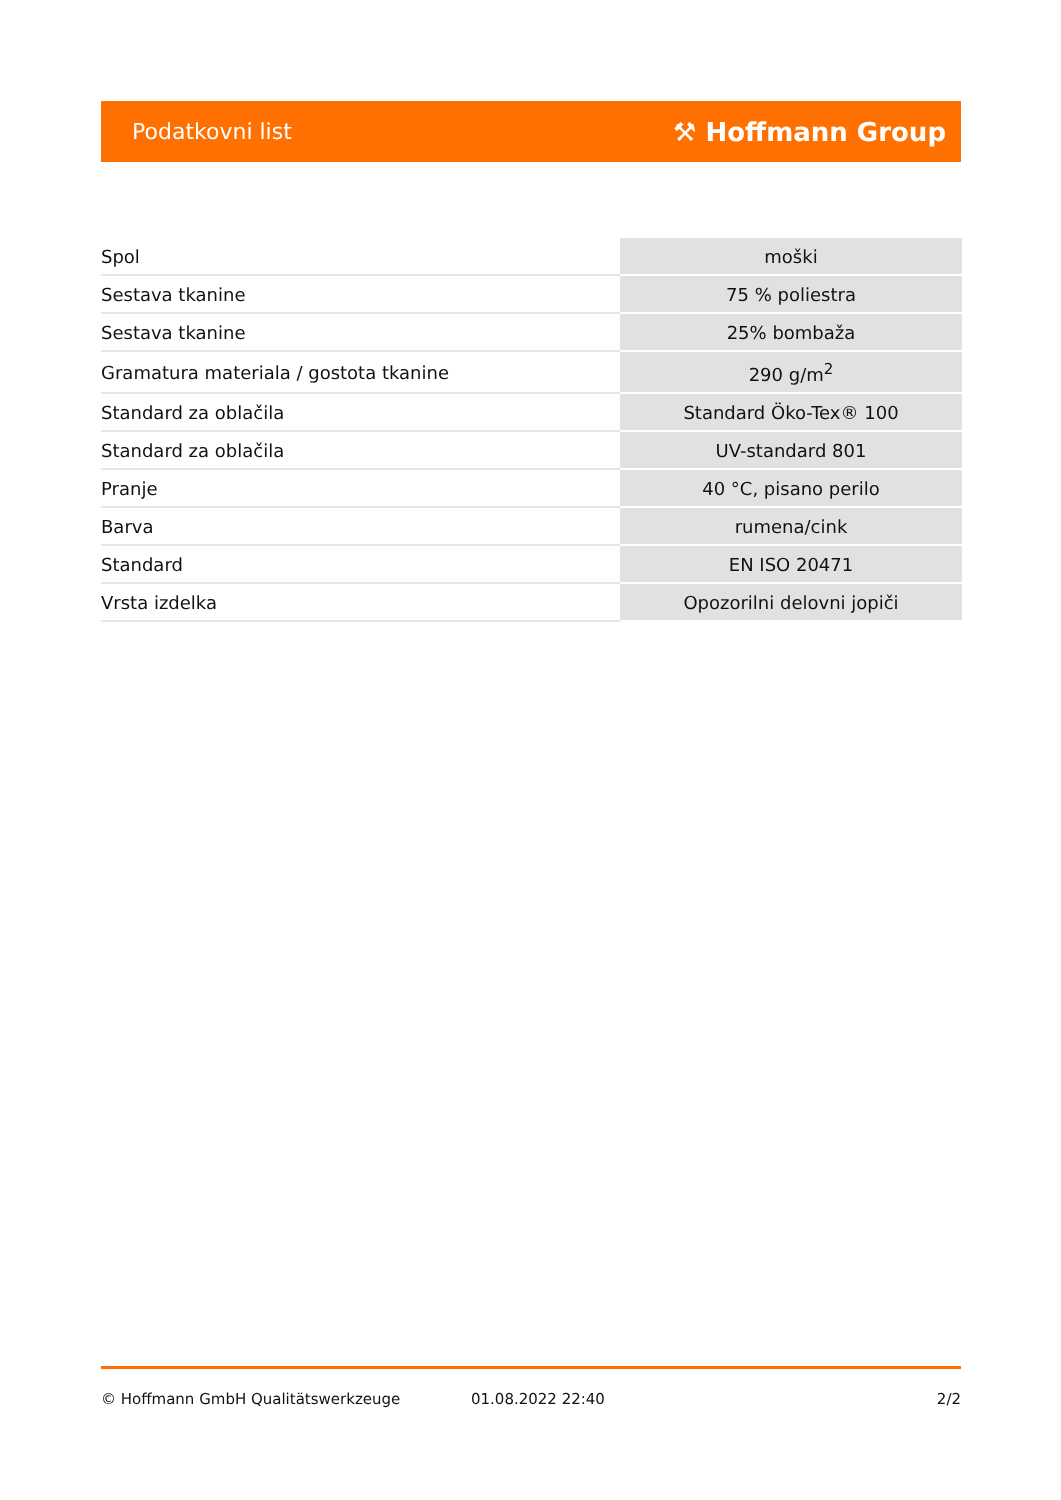Podatkovni list ⚒ Hoffmann Group
| Spol | moški |
| Sestava tkanine | 75 % poliestra |
| Sestava tkanine | 25% bombaža |
| Gramatura materiala / gostota tkanine | 290 g/m<sup>2</sup> |
| Standard za oblačila | Standard Öko-Tex® 100 |
| Standard za oblačila | UV-standard 801 |
| Pranje | 40 °C, pisano perilo |
| Barva | rumena/cink |
| Standard | EN ISO 20471 |
| Vrsta izdelka | Opozorilni delovni jopiči |
© Hoffmann GmbH Qualitätswerkzeuge 01.08.2022 22:40 2/2